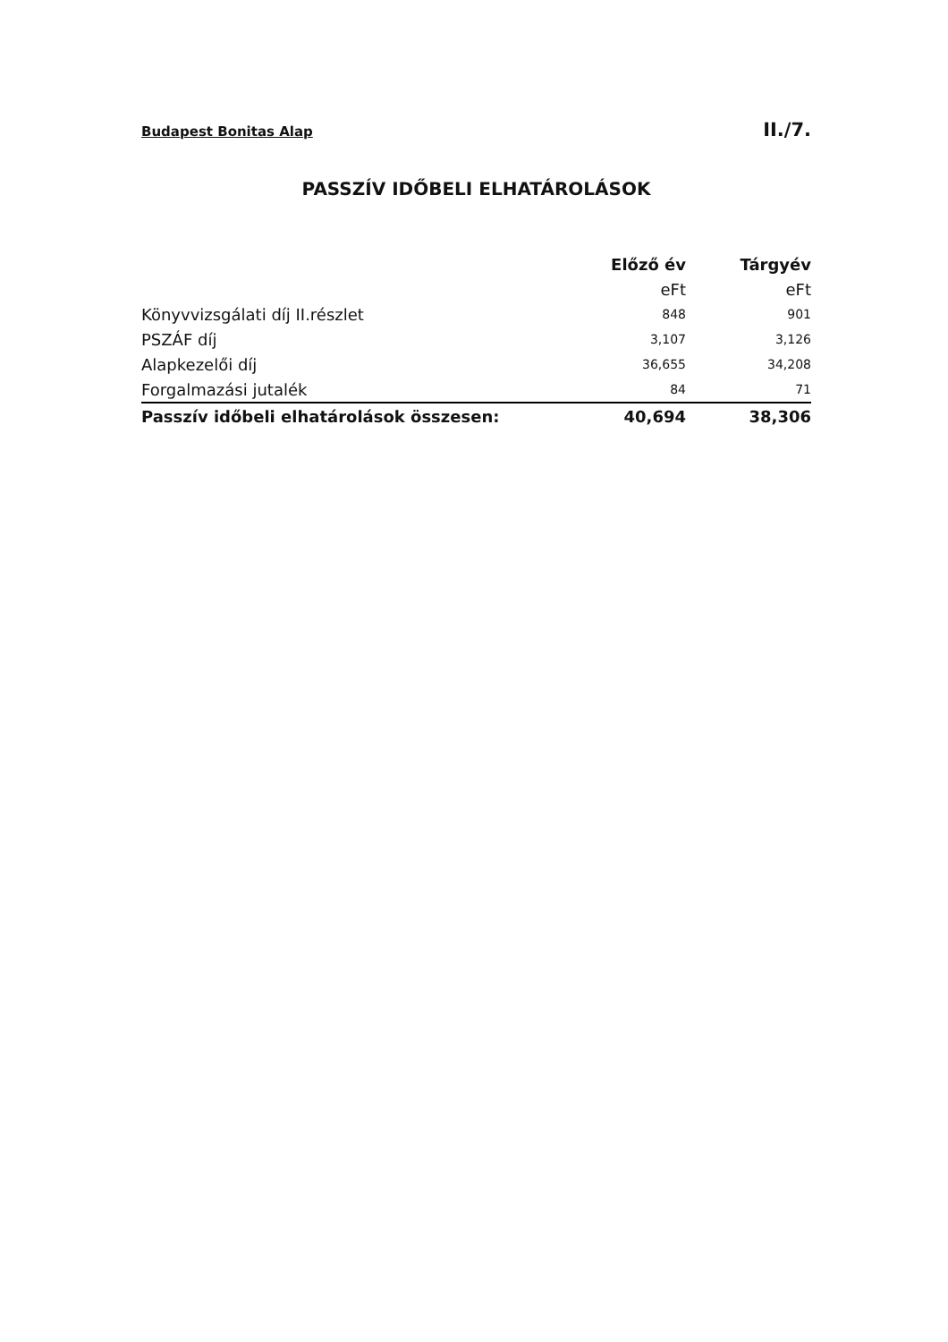Budapest Bonitas Alap II./7.
PASSZÍV IDŐBELI ELHATÁROLÁSOK
| | Előző év | Tárgyév |
| --- | --- | --- |
| | eFt | eFt |
| Könyvvizsgálati díj II.részlet | 848 | 901 |
| PSZÁF díj | 3,107 | 3,126 |
| Alapkezelői díj | 36,655 | 34,208 |
| Forgalmazási jutalék | 84 | 71 |
| Passzív időbeli elhatárolások összesen: | 40,694 | 38,306 |